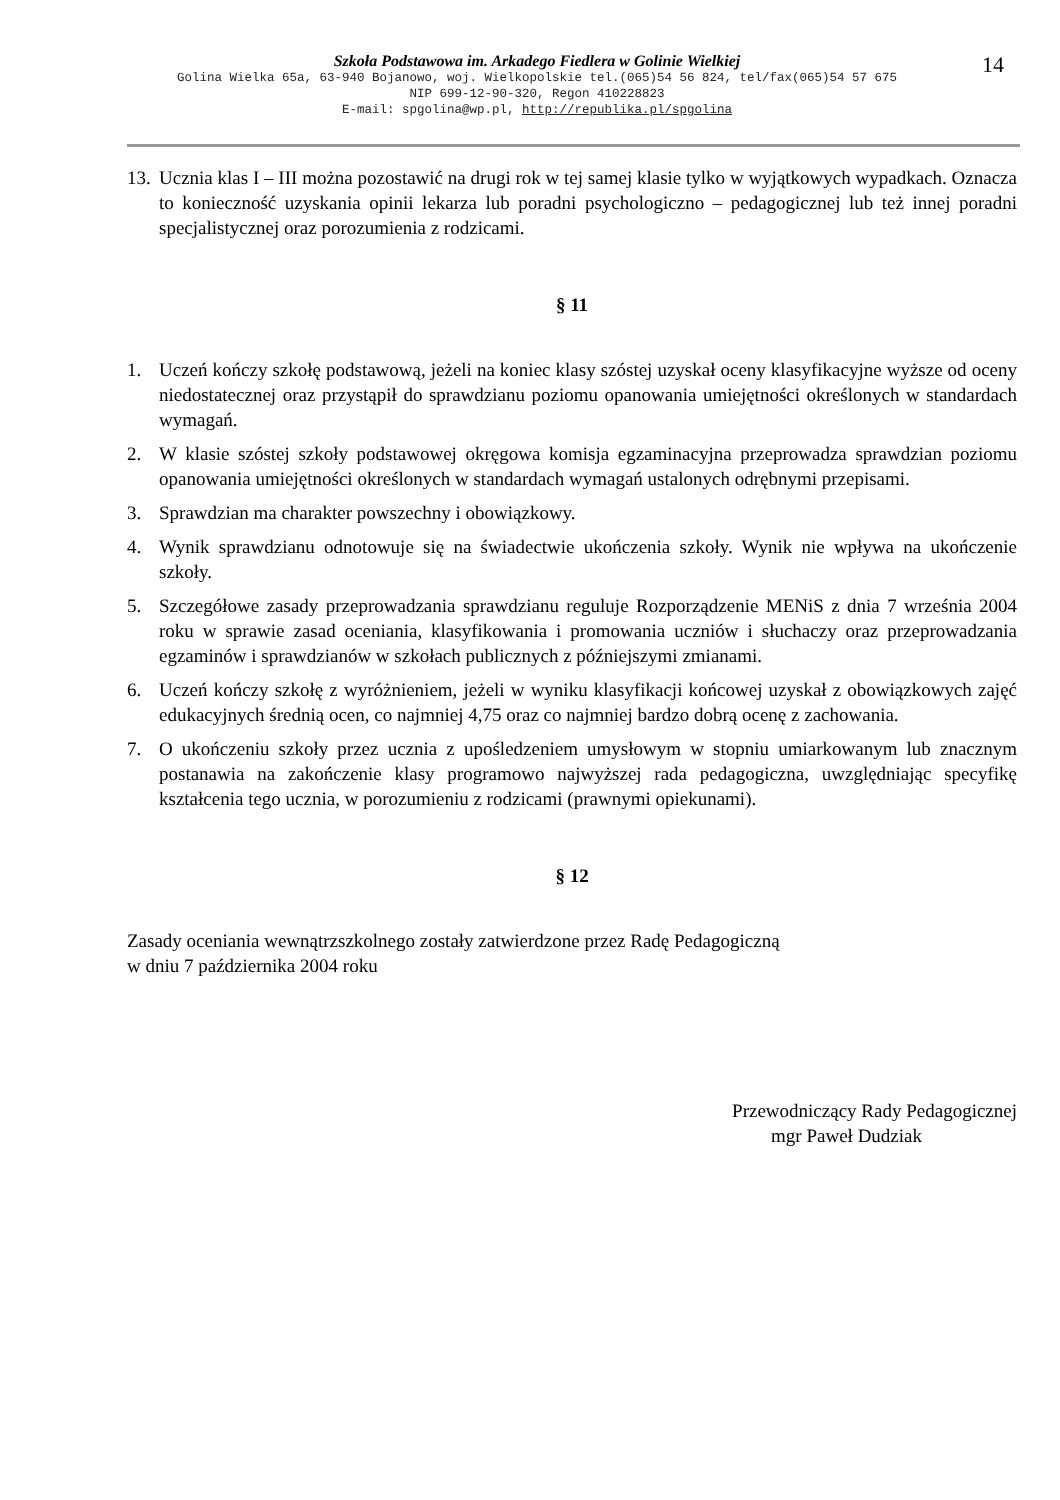14
Szkoła Podstawowa im. Arkadego Fiedlera w Golinie Wielkiej
Golina Wielka 65a, 63-940 Bojanowo, woj. Wielkopolskie tel.(065)54 56 824, tel/fax(065)54 57 675
NIP 699-12-90-320, Regon 410228823
E-mail: spgolina@wp.pl, http://republika.pl/spgolina
13. Ucznia klas I – III można pozostawić na drugi rok w tej samej klasie tylko w wyjątkowych wypadkach. Oznacza to konieczność uzyskania opinii lekarza lub poradni psychologiczno – pedagogicznej lub też innej poradni specjalistycznej oraz porozumienia z rodzicami.
§ 11
1. Uczeń kończy szkołę podstawową, jeżeli na koniec klasy szóstej uzyskał oceny klasyfikacyjne wyższe od oceny niedostatecznej oraz przystąpił do sprawdzianu poziomu opanowania umiejętności określonych w standardach wymagań.
2. W klasie szóstej szkoły podstawowej okręgowa komisja egzaminacyjna przeprowadza sprawdzian poziomu opanowania umiejętności określonych w standardach wymagań ustalonych odrębnymi przepisami.
3. Sprawdzian ma charakter powszechny i obowiązkowy.
4. Wynik sprawdzianu odnotowuje się na świadectwie ukończenia szkoły. Wynik nie wpływa na ukończenie szkoły.
5. Szczegółowe zasady przeprowadzania sprawdzianu reguluje Rozporządzenie MENiS z dnia 7 września 2004 roku w sprawie zasad oceniania, klasyfikowania i promowania uczniów i słuchaczy oraz przeprowadzania egzaminów i sprawdzianów w szkołach publicznych z późniejszymi zmianami.
6. Uczeń kończy szkołę z wyróżnieniem, jeżeli w wyniku klasyfikacji końcowej uzyskał z obowiązkowych zajęć edukacyjnych średnią ocen, co najmniej 4,75 oraz co najmniej bardzo dobrą ocenę z zachowania.
7. O ukończeniu szkoły przez ucznia z upośledzeniem umysłowym w stopniu umiarkowanym lub znacznym postanawia na zakończenie klasy programowo najwyższej rada pedagogiczna, uwzględniając specyfikę kształcenia tego ucznia, w porozumieniu z rodzicami (prawnymi opiekunami).
§ 12
Zasady oceniania wewnątrzszkolnego zostały zatwierdzone przez Radę Pedagogiczną
w dniu 7 października 2004 roku
Przewodniczący Rady Pedagogicznej
mgr Paweł Dudziak